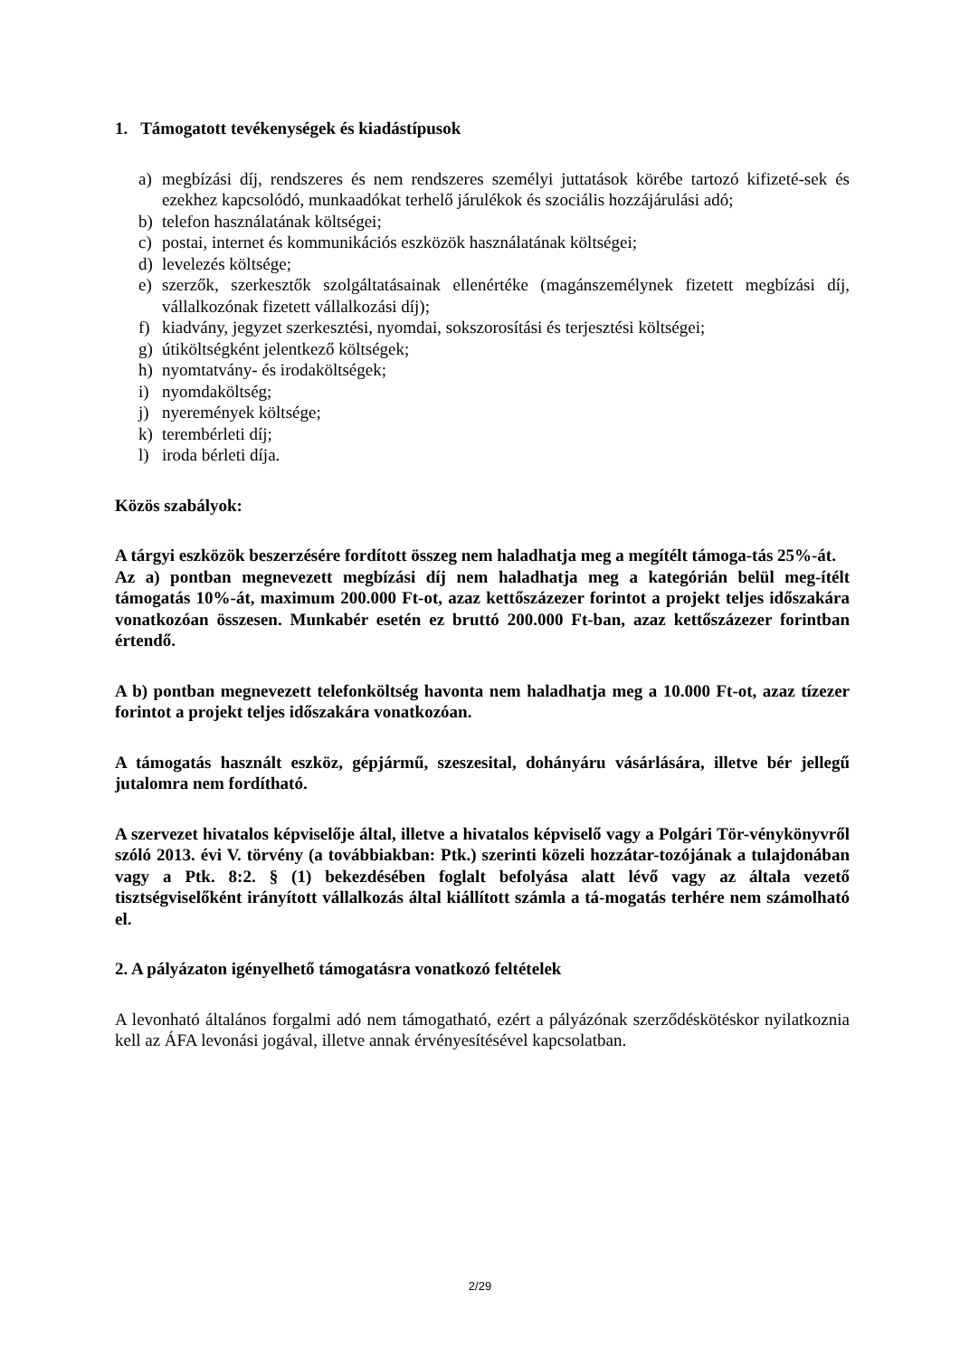1. Támogatott tevékenységek és kiadástípusok
a) megbízási díj, rendszeres és nem rendszeres személyi juttatások körébe tartozó kifizeté-sek és ezekhez kapcsolódó, munkaadókat terhelő járulékok és szociális hozzájárulási adó;
b) telefon használatának költségei;
c) postai, internet és kommunikációs eszközök használatának költségei;
d) levelezés költsége;
e) szerzők, szerkesztők szolgáltatásainak ellenértéke (magánszemélynek fizetett megbízási díj, vállalkozónak fizetett vállalkozási díj);
f) kiadvány, jegyzet szerkesztési, nyomdai, sokszorosítási és terjesztési költségei;
g) útiköltségként jelentkező költségek;
h) nyomtatvány- és irodaköltségek;
i) nyomdaköltség;
j) nyeremények költsége;
k) terembérleti díj;
l) iroda bérleti díja.
Közös szabályok:
A tárgyi eszközök beszerzésére fordított összeg nem haladhatja meg a megítélt támoga-tás 25%-át.
Az a) pontban megnevezett megbízási díj nem haladhatja meg a kategórián belül meg-ítélt támogatás 10%-át, maximum 200.000 Ft-ot, azaz kettőszázezer forintot a projekt teljes időszakára vonatkozóan összesen. Munkabér esetén ez bruttó 200.000 Ft-ban, azaz kettőszázezer forintban értendő.
A b) pontban megnevezett telefonköltség havonta nem haladhatja meg a 10.000 Ft-ot, azaz tízezer forintot a projekt teljes időszakára vonatkozóan.
A támogatás használt eszköz, gépjármű, szeszesital, dohányáru vásárlására, illetve bér jellegű jutalomra nem fordítható.
A szervezet hivatalos képviselője által, illetve a hivatalos képviselő vagy a Polgári Tör-vénykönyvről szóló 2013. évi V. törvény (a továbbiakban: Ptk.) szerinti közeli hozzátar-tozójának a tulajdonában vagy a Ptk. 8:2. § (1) bekezdésében foglalt befolyása alatt lévő vagy az általa vezető tisztségviselőként irányított vállalkozás által kiállított számla a tá-mogatás terhére nem számolható el.
2. A pályázaton igényelhető támogatásra vonatkozó feltételek
A levonható általános forgalmi adó nem támogatható, ezért a pályázónak szerződéskötéskor nyilatkoznia kell az ÁFA levonási jogával, illetve annak érvényesítésével kapcsolatban.
2/29